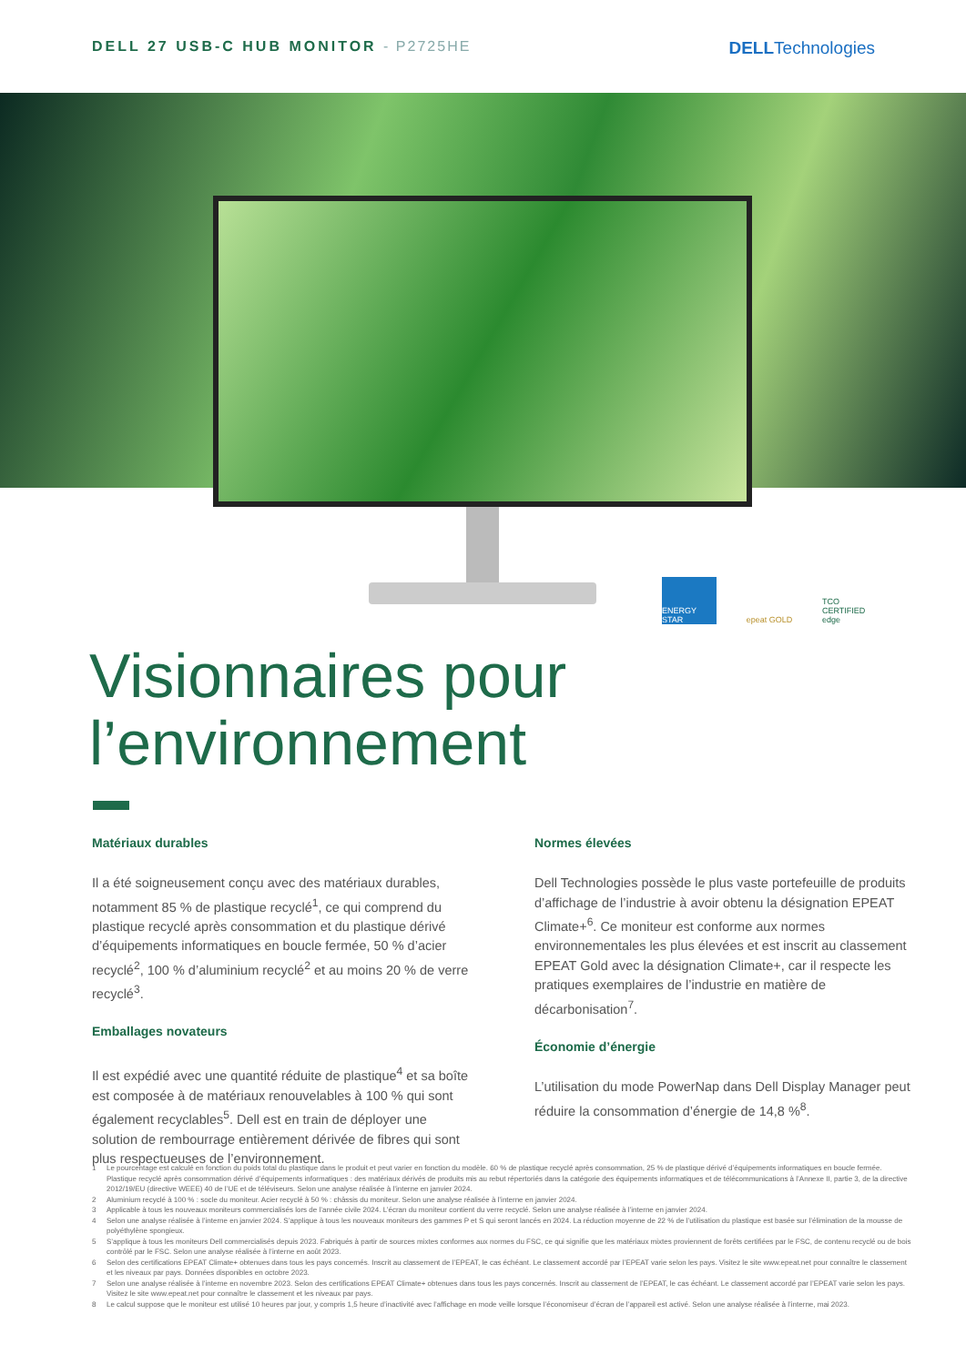DELL 27 USB-C HUB MONITOR - P2725HE
DELLTechnologies
ENERGY STAR epeat GOLD TCO CERTIFIED edge
Visionnaires pour
l’environnement
Matériaux durables
Il a été soigneusement conçu avec des matériaux durables, notamment 85 % de plastique recyclé<sup>1</sup>, ce qui comprend du plastique recyclé après consommation et du plastique dérivé d’équipements informatiques en boucle fermée, 50 % d’acier recyclé<sup>2</sup>, 100 % d’aluminium recyclé<sup>2</sup> et au moins 20 % de verre recyclé<sup>3</sup>.
Emballages novateurs
Il est expédié avec une quantité réduite de plastique<sup>4</sup> et sa boîte est composée à de matériaux renouvelables à 100 % qui sont également recyclables<sup>5</sup>. Dell est en train de déployer une solution de rembourrage entièrement dérivée de fibres qui sont plus respectueuses de l’environnement.
Normes élevées
Dell Technologies possède le plus vaste portefeuille de produits d’affichage de l’industrie à avoir obtenu la désignation EPEAT Climate+<sup>6</sup>. Ce moniteur est conforme aux normes environnementales les plus élevées et est inscrit au classement EPEAT Gold avec la désignation Climate+, car il respecte les pratiques exemplaires de l’industrie en matière de décarbonisation<sup>7</sup>.
Économie d’énergie
L’utilisation du mode PowerNap dans Dell Display Manager peut réduire la consommation d’énergie de 14,8 %<sup>8</sup>.
1 Le pourcentage est calculé en fonction du poids total du plastique dans le produit et peut varier en fonction du modèle. 60 % de plastique recyclé après consommation, 25 % de plastique dérivé d’équipements informatiques en boucle fermée. Plastique recyclé après consommation dérivé d’équipements informatiques : des matériaux dérivés de produits mis au rebut répertoriés dans la catégorie des équipements informatiques et de télécommunications à l’Annexe II, partie 3, de la directive 2012/19/EU (directive WEEE) 40 de l’UE et de téléviseurs. Selon une analyse réalisée à l’interne en janvier 2024.
2 Aluminium recyclé à 100 % : socle du moniteur. Acier recyclé à 50 % : châssis du moniteur. Selon une analyse réalisée à l’interne en janvier 2024.
3 Applicable à tous les nouveaux moniteurs commercialisés lors de l’année civile 2024. L’écran du moniteur contient du verre recyclé. Selon une analyse réalisée à l’interne en janvier 2024.
4 Selon une analyse réalisée à l’interne en janvier 2024. S’applique à tous les nouveaux moniteurs des gammes P et S qui seront lancés en 2024. La réduction moyenne de 22 % de l’utilisation du plastique est basée sur l’élimination de la mousse de polyéthylène spongieux.
5 S’applique à tous les moniteurs Dell commercialisés depuis 2023. Fabriqués à partir de sources mixtes conformes aux normes du FSC, ce qui signifie que les matériaux mixtes proviennent de forêts certifiées par le FSC, de contenu recyclé ou de bois contrôlé par le FSC. Selon une analyse réalisée à l’interne en août 2023.
6 Selon des certifications EPEAT Climate+ obtenues dans tous les pays concernés. Inscrit au classement de l’EPEAT, le cas échéant. Le classement accordé par l’EPEAT varie selon les pays. Visitez le site www.epeat.net pour connaître le classement et les niveaux par pays. Données disponibles en octobre 2023.
7 Selon une analyse réalisée à l’interne en novembre 2023. Selon des certifications EPEAT Climate+ obtenues dans tous les pays concernés. Inscrit au classement de l’EPEAT, le cas échéant. Le classement accordé par l’EPEAT varie selon les pays. Visitez le site www.epeat.net pour connaître le classement et les niveaux par pays.
8 Le calcul suppose que le moniteur est utilisé 10 heures par jour, y compris 1,5 heure d’inactivité avec l’affichage en mode veille lorsque l’économiseur d’écran de l’appareil est activé. Selon une analyse réalisée à l’interne, mai 2023.